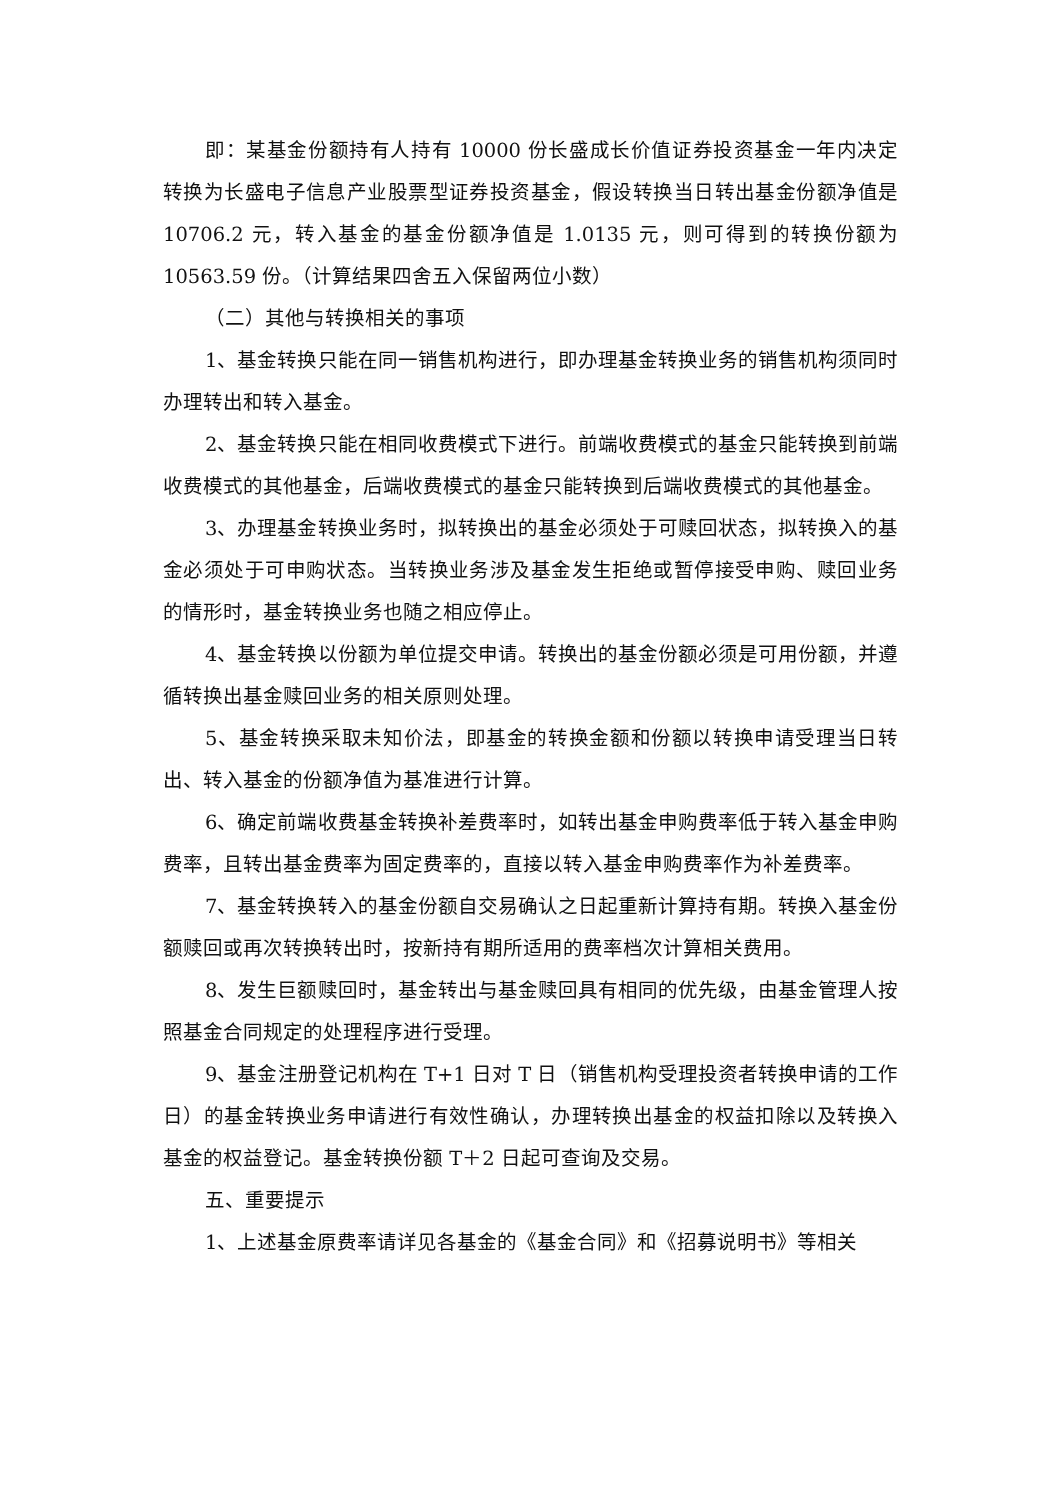即：某基金份额持有人持有 10000 份长盛成长价值证券投资基金一年内决定转换为长盛电子信息产业股票型证券投资基金，假设转换当日转出基金份额净值是 10706.2 元，转入基金的基金份额净值是 1.0135 元，则可得到的转换份额为 10563.59 份。（计算结果四舍五入保留两位小数）
（二）其他与转换相关的事项
1、基金转换只能在同一销售机构进行，即办理基金转换业务的销售机构须同时办理转出和转入基金。
2、基金转换只能在相同收费模式下进行。前端收费模式的基金只能转换到前端收费模式的其他基金，后端收费模式的基金只能转换到后端收费模式的其他基金。
3、办理基金转换业务时，拟转换出的基金必须处于可赎回状态，拟转换入的基金必须处于可申购状态。当转换业务涉及基金发生拒绝或暂停接受申购、赎回业务的情形时，基金转换业务也随之相应停止。
4、基金转换以份额为单位提交申请。转换出的基金份额必须是可用份额，并遵循转换出基金赎回业务的相关原则处理。
5、基金转换采取未知价法，即基金的转换金额和份额以转换申请受理当日转出、转入基金的份额净值为基准进行计算。
6、确定前端收费基金转换补差费率时，如转出基金申购费率低于转入基金申购费率，且转出基金费率为固定费率的，直接以转入基金申购费率作为补差费率。
7、基金转换转入的基金份额自交易确认之日起重新计算持有期。转换入基金份额赎回或再次转换转出时，按新持有期所适用的费率档次计算相关费用。
8、发生巨额赎回时，基金转出与基金赎回具有相同的优先级，由基金管理人按照基金合同规定的处理程序进行受理。
9、基金注册登记机构在 T+1 日对 T 日（销售机构受理投资者转换申请的工作日）的基金转换业务申请进行有效性确认，办理转换出基金的权益扣除以及转换入基金的权益登记。基金转换份额 T＋2 日起可查询及交易。
五、重要提示
1、上述基金原费率请详见各基金的《基金合同》和《招募说明书》等相关